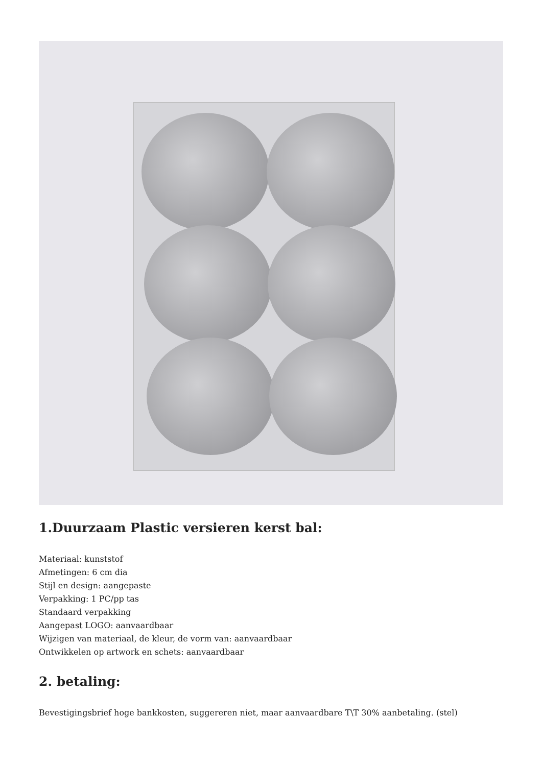1.Duurzaam Plastic versieren kerst bal:
Materiaal: kunststof
Afmetingen: 6 cm dia
Stijl en design: aangepaste
Verpakking: 1 PC/pp tas
Standaard verpakking
Aangepast LOGO: aanvaardbaar
Wijzigen van materiaal, de kleur, de vorm van: aanvaardbaar
Ontwikkelen op artwork en schets: aanvaardbaar
2. betaling:
Bevestigingsbrief hoge bankkosten, suggereren niet, maar aanvaardbare T\T 30% aanbetaling. (stel)